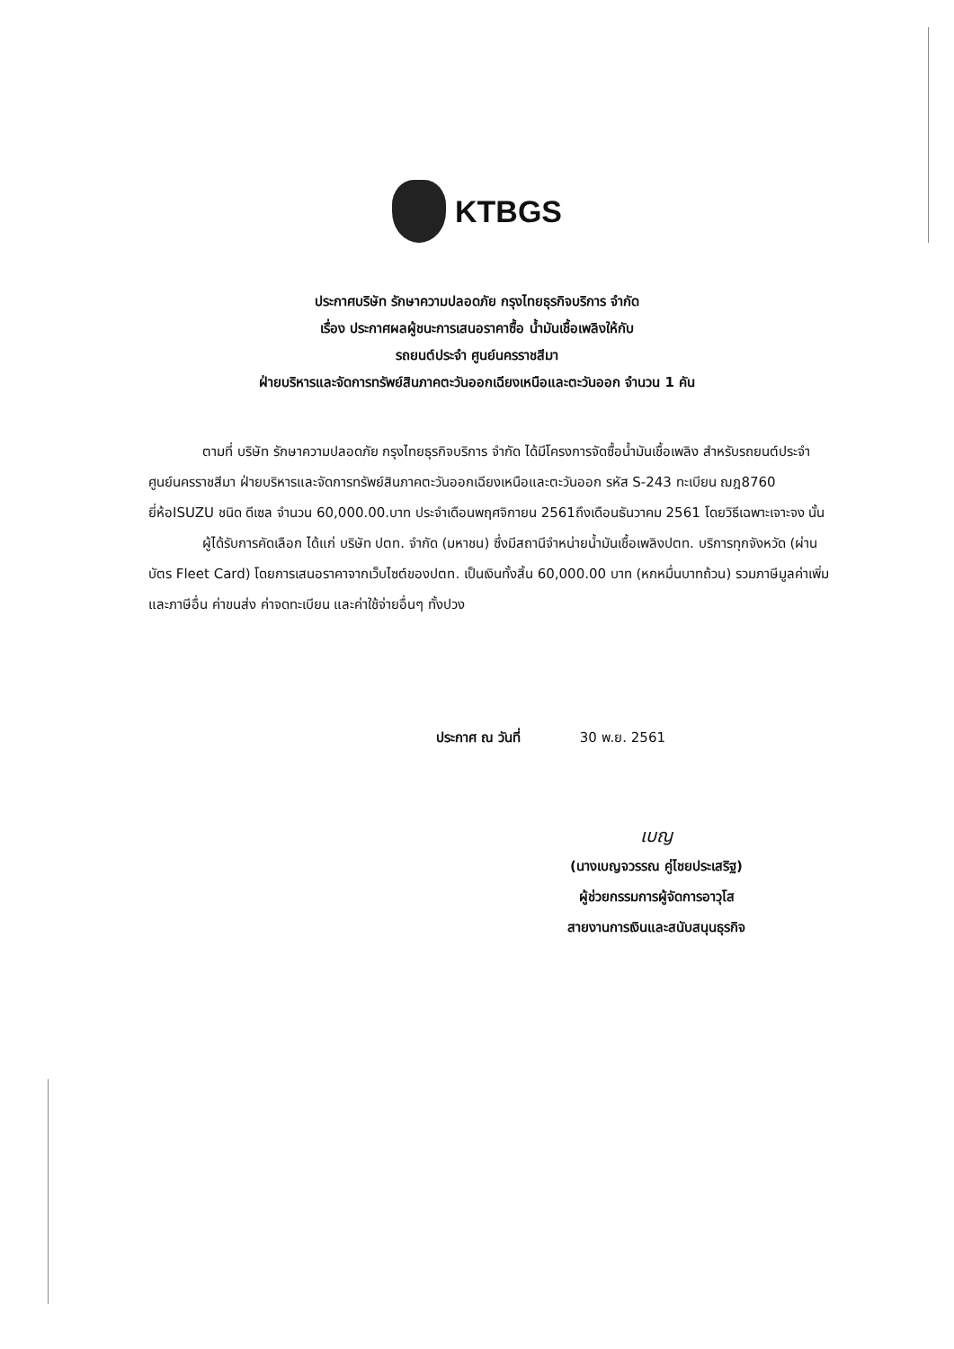KTBGS
ประกาศบริษัท รักษาความปลอดภัย กรุงไทยธุรกิจบริการ จำกัด
เรื่อง ประกาศผลผู้ชนะการเสนอราคาซื้อ น้ำมันเชื้อเพลิงให้กับ
รถยนต์ประจำ ศูนย์นครราชสีมา
ฝ่ายบริหารและจัดการทรัพย์สินภาคตะวันออกเฉียงเหนือและตะวันออก จำนวน 1 คัน
ตามที่ บริษัท รักษาความปลอดภัย กรุงไทยธุรกิจบริการ จำกัด ได้มีโครงการจัดซื้อน้ำมันเชื้อเพลิง สำหรับรถยนต์ประจำ ศูนย์นครราชสีมา ฝ่ายบริหารและจัดการทรัพย์สินภาคตะวันออกเฉียงเหนือและตะวันออก รหัส S-243 ทะเบียน ฌฎ8760 ยี่ห้อISUZU ชนิด ดีเซล จำนวน 60,000.00.บาท ประจำเดือนพฤศจิกายน 2561ถึงเดือนธันวาคม 2561 โดยวิธีเฉพาะเจาะจง นั้น
ผู้ได้รับการคัดเลือก ได้แก่ บริษัท ปตท. จำกัด (มหาชน) ซึ่งมีสถานีจำหน่ายน้ำมันเชื้อเพลิงปตท. บริการทุกจังหวัด (ผ่านบัตร Fleet Card) โดยการเสนอราคาจากเว็บไซต์ของปตท. เป็นเงินทั้งสิ้น 60,000.00 บาท (หกหมื่นบาทถ้วน) รวมภาษีมูลค่าเพิ่มและภาษีอื่น ค่าขนส่ง ค่าจดทะเบียน และค่าใช้จ่ายอื่นๆ ทั้งปวง
ประกาศ ณ วันที่ 30 พ.ย. 2561
เบญ
(นางเบญจวรรณ คู่ไชยประเสริฐ)
ผู้ช่วยกรรมการผู้จัดการอาวุโส
สายงานการเงินและสนับสนุนธุรกิจ